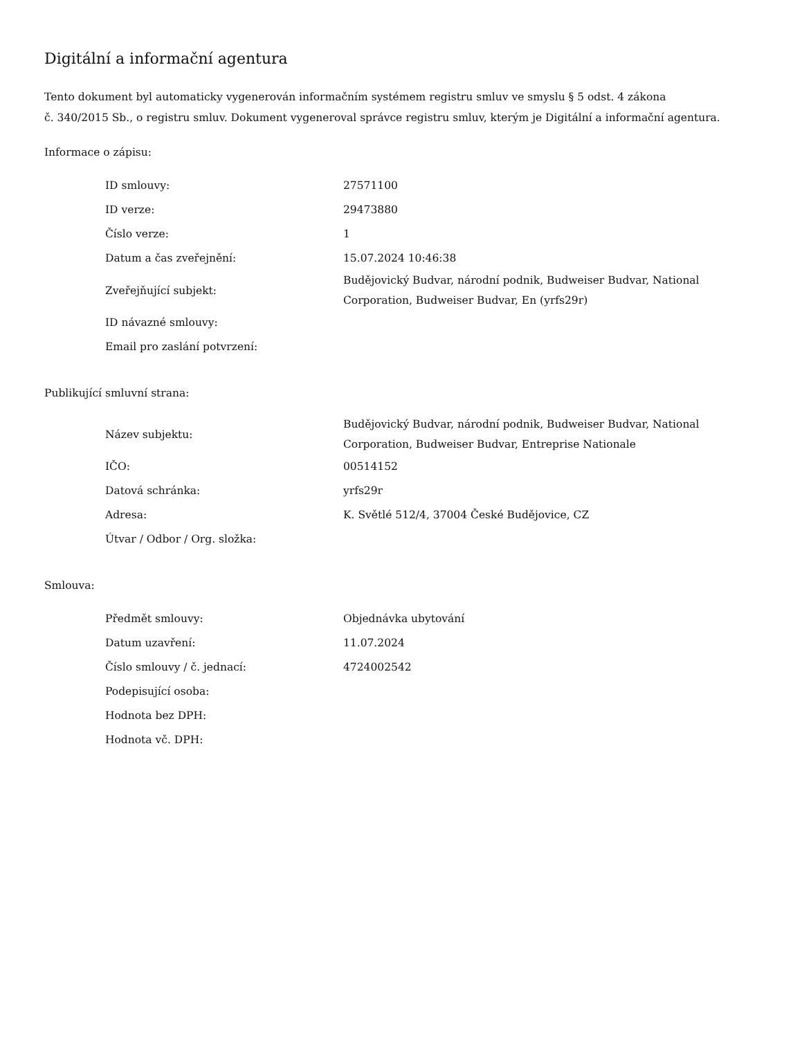Digitální a informační agentura
Tento dokument byl automaticky vygenerován informačním systémem registru smluv ve smyslu § 5 odst. 4 zákona
č. 340/2015 Sb., o registru smluv. Dokument vygeneroval správce registru smluv, kterým je Digitální a informační agentura.
Informace o zápisu:
| ID smlouvy: | 27571100 |
| ID verze: | 29473880 |
| Číslo verze: | 1 |
| Datum a čas zveřejnění: | 15.07.2024 10:46:38 |
| Zveřejňující subjekt: | Budějovický Budvar, národní podnik, Budweiser Budvar, National Corporation, Budweiser Budvar, En (yrfs29r) |
| ID návazné smlouvy: | |
| Email pro zaslání potvrzení: | |
Publikující smluvní strana:
| Název subjektu: | Budějovický Budvar, národní podnik, Budweiser Budvar, National Corporation, Budweiser Budvar, Entreprise Nationale |
| IČO: | 00514152 |
| Datová schránka: | yrfs29r |
| Adresa: | K. Světlé 512/4, 37004 České Budějovice, CZ |
| Útvar / Odbor / Org. složka: | |
Smlouva:
| Předmět smlouvy: | Objednávka ubytování |
| Datum uzavření: | 11.07.2024 |
| Číslo smlouvy / č. jednací: | 4724002542 |
| Podepisující osoba: | |
| Hodnota bez DPH: | |
| Hodnota vč. DPH: | |